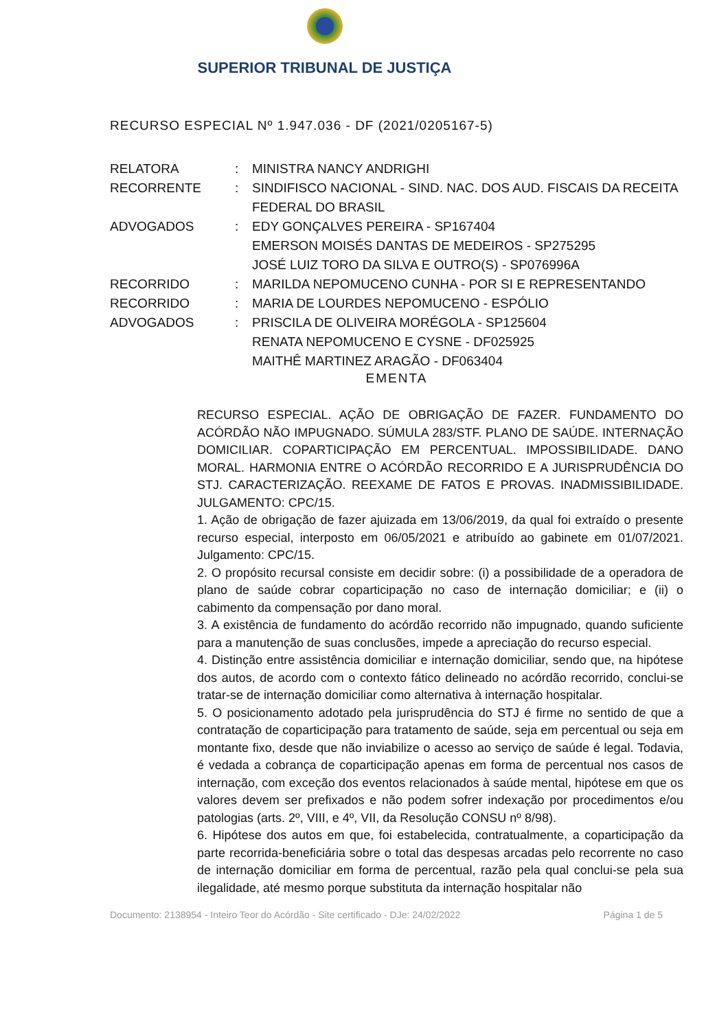SUPERIOR TRIBUNAL DE JUSTIÇA
RECURSO ESPECIAL Nº 1.947.036 - DF (2021/0205167-5)
| RELATORA | : | MINISTRA NANCY ANDRIGHI |
| RECORRENTE | : | SINDIFISCO NACIONAL - SIND. NAC. DOS AUD. FISCAIS DA RECEITA FEDERAL DO BRASIL |
| ADVOGADOS | : | EDY GONÇALVES PEREIRA - SP167404 EMERSON MOISÉS DANTAS DE MEDEIROS - SP275295 JOSÉ LUIZ TORO DA SILVA E OUTRO(S) - SP076996A |
| RECORRIDO | : | MARILDA NEPOMUCENO CUNHA - POR SI E REPRESENTANDO |
| RECORRIDO | : | MARIA DE LOURDES NEPOMUCENO - ESPÓLIO |
| ADVOGADOS | : | PRISCILA DE OLIVEIRA MORÉGOLA - SP125604 RENATA NEPOMUCENO E CYSNE - DF025925 MAITHÊ MARTINEZ ARAGÃO - DF063404 |
EMENTA
RECURSO ESPECIAL. AÇÃO DE OBRIGAÇÃO DE FAZER. FUNDAMENTO DO ACÓRDÃO NÃO IMPUGNADO. SÚMULA 283/STF. PLANO DE SAÚDE. INTERNAÇÃO DOMICILIAR. COPARTICIPAÇÃO EM PERCENTUAL. IMPOSSIBILIDADE. DANO MORAL. HARMONIA ENTRE O ACÓRDÃO RECORRIDO E A JURISPRUDÊNCIA DO STJ. CARACTERIZAÇÃO. REEXAME DE FATOS E PROVAS. INADMISSIBILIDADE. JULGAMENTO: CPC/15.
1. Ação de obrigação de fazer ajuizada em 13/06/2019, da qual foi extraído o presente recurso especial, interposto em 06/05/2021 e atribuído ao gabinete em 01/07/2021. Julgamento: CPC/15.
2. O propósito recursal consiste em decidir sobre: (i) a possibilidade de a operadora de plano de saúde cobrar coparticipação no caso de internação domiciliar; e (ii) o cabimento da compensação por dano moral.
3. A existência de fundamento do acórdão recorrido não impugnado, quando suficiente para a manutenção de suas conclusões, impede a apreciação do recurso especial.
4. Distinção entre assistência domiciliar e internação domiciliar, sendo que, na hipótese dos autos, de acordo com o contexto fático delineado no acórdão recorrido, conclui-se tratar-se de internação domiciliar como alternativa à internação hospitalar.
5. O posicionamento adotado pela jurisprudência do STJ é firme no sentido de que a contratação de coparticipação para tratamento de saúde, seja em percentual ou seja em montante fixo, desde que não inviabilize o acesso ao serviço de saúde é legal. Todavia, é vedada a cobrança de coparticipação apenas em forma de percentual nos casos de internação, com exceção dos eventos relacionados à saúde mental, hipótese em que os valores devem ser prefixados e não podem sofrer indexação por procedimentos e/ou patologias (arts. 2º, VIII, e 4º, VII, da Resolução CONSU nº 8/98).
6. Hipótese dos autos em que, foi estabelecida, contratualmente, a coparticipação da parte recorrida-beneficiária sobre o total das despesas arcadas pelo recorrente no caso de internação domiciliar em forma de percentual, razão pela qual conclui-se pela sua ilegalidade, até mesmo porque substituta da internação hospitalar não
Documento: 2138954 - Inteiro Teor do Acórdão - Site certificado - DJe: 24/02/2022 Página 1 de 5